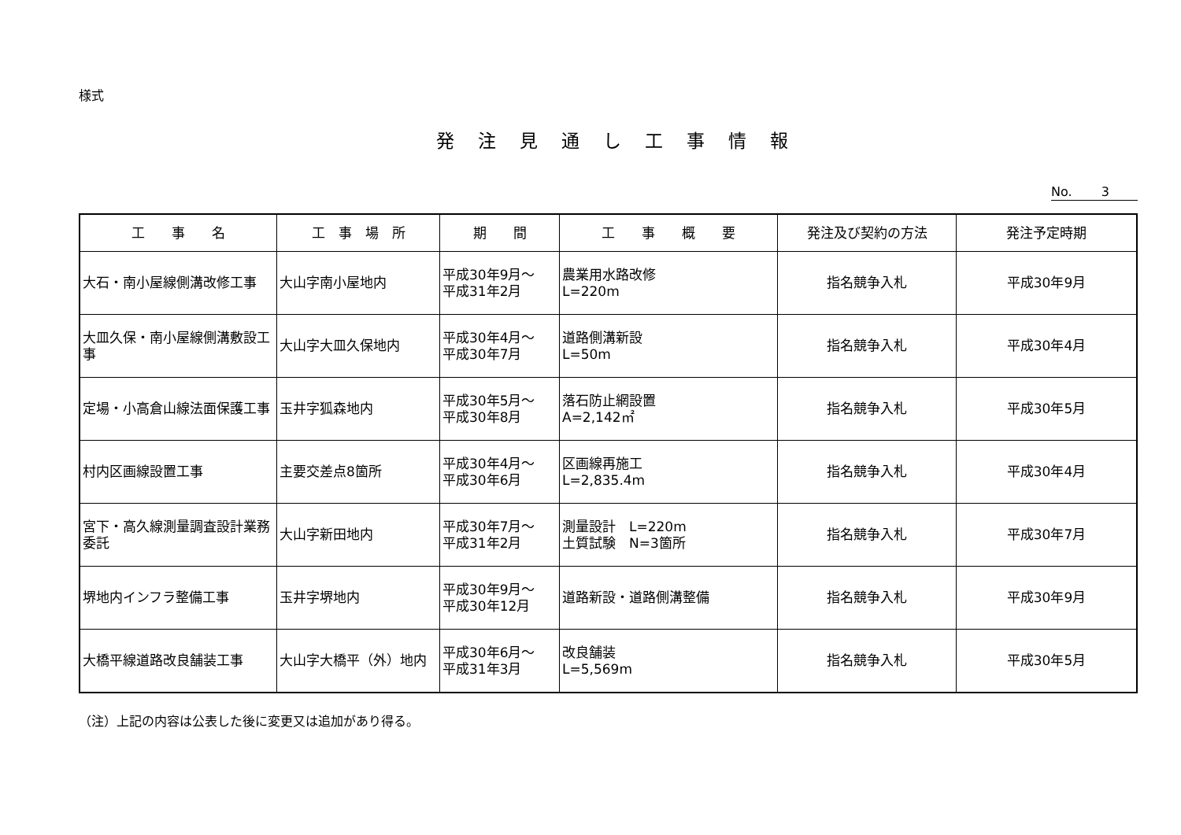様式
発注見通し工事情報
No.　　 3
| 工 事 名 | 工 事 場 所 | 期 間 | 工 事 概 要 | 発注及び契約の方法 | 発注予定時期 |
| --- | --- | --- | --- | --- | --- |
| 大石・南小屋線側溝改修工事 | 大山字南小屋地内 | 平成30年9月～ 平成31年2月 | 農業用水路改修 L=220m | 指名競争入札 | 平成30年9月 |
| 大皿久保・南小屋線側溝敷設工事 | 大山字大皿久保地内 | 平成30年4月～ 平成30年7月 | 道路側溝新設 L=50m | 指名競争入札 | 平成30年4月 |
| 定場・小高倉山線法面保護工事 | 玉井字狐森地内 | 平成30年5月～ 平成30年8月 | 落石防止網設置 A=2,142㎡ | 指名競争入札 | 平成30年5月 |
| 村内区画線設置工事 | 主要交差点8箇所 | 平成30年4月～ 平成30年6月 | 区画線再施工 L=2,835.4m | 指名競争入札 | 平成30年4月 |
| 宮下・高久線測量調査設計業務委託 | 大山字新田地内 | 平成30年7月～ 平成31年2月 | 測量設計 L=220m 土質試験 N=3箇所 | 指名競争入札 | 平成30年7月 |
| 堺地内インフラ整備工事 | 玉井字堺地内 | 平成30年9月～ 平成30年12月 | 道路新設・道路側溝整備 | 指名競争入札 | 平成30年9月 |
| 大橋平線道路改良舗装工事 | 大山字大橋平（外）地内 | 平成30年6月～ 平成31年3月 | 改良舗装 L=5,569m | 指名競争入札 | 平成30年5月 |
（注）上記の内容は公表した後に変更又は追加があり得る。